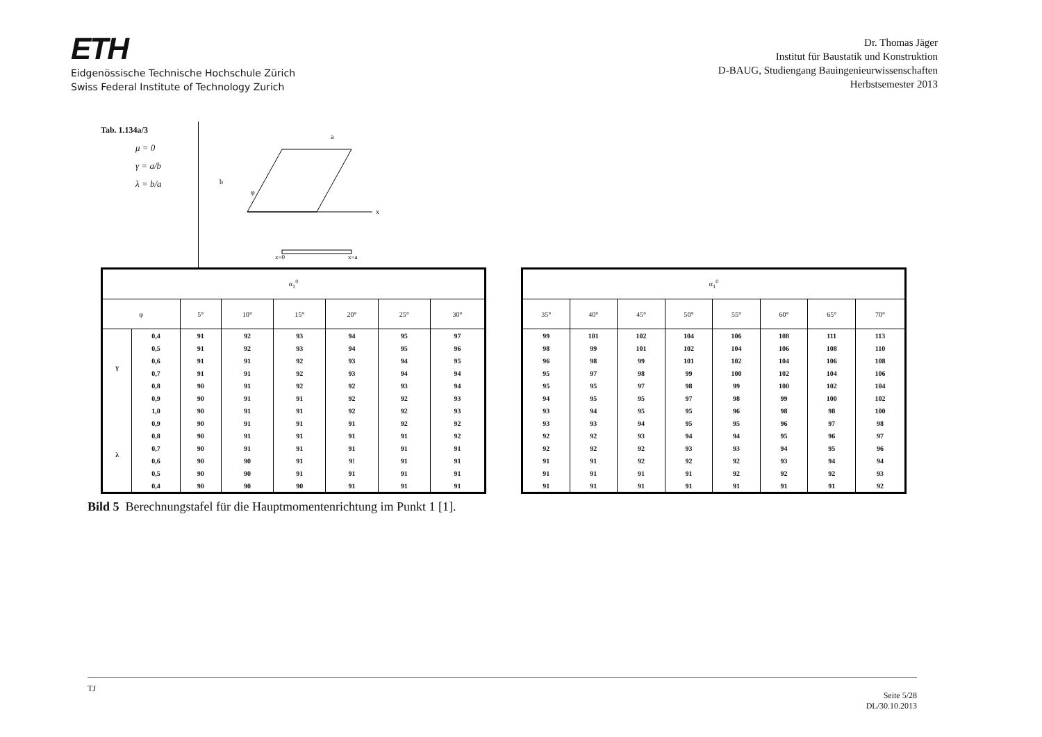ETH
Eidgenössische Technische Hochschule Zürich
Swiss Federal Institute of Technology Zurich
Dr. Thomas Jäger
Institut für Baustatik und Konstruktion
D-BAUG, Studiengang Bauingenieurwissenschaften
Herbstsemester 2013
Tab. 1.134a/3
μ = 0
γ = a/b
λ = b/a
x
a
b
φ
x=0
x=a
| α<sub>1</sub><sup>0</sup> | | | | | | | |
| --- | --- | --- | --- | --- | --- | --- | --- |
| φ | | 5° | 10° | 15° | 20° | 25° | 30° |
| γ | 0,4 | 91 | 92 | 93 | 94 | 95 | 97 |
| | 0,5 | 91 | 92 | 93 | 94 | 95 | 96 |
| | 0,6 | 91 | 91 | 92 | 93 | 94 | 95 |
| | 0,7 | 91 | 91 | 92 | 93 | 94 | 94 |
| | 0,8 | 90 | 91 | 92 | 92 | 93 | 94 |
| | 0,9 | 90 | 91 | 91 | 92 | 92 | 93 |
| | 1,0 | 90 | 91 | 91 | 92 | 92 | 93 |
| λ | 0,9 | 90 | 91 | 91 | 91 | 92 | 92 |
| | 0,8 | 90 | 91 | 91 | 91 | 91 | 92 |
| | 0,7 | 90 | 91 | 91 | 91 | 91 | 91 |
| | 0,6 | 90 | 90 | 91 | 9! | 91 | 91 |
| | 0,5 | 90 | 90 | 91 | 91 | 91 | 91 |
| | 0,4 | 90 | 90 | 90 | 91 | 91 | 91 |
| α<sub>1</sub><sup>0</sup> | | | | | | | |
| --- | --- | --- | --- | --- | --- | --- | --- |
| 35° | 40° | 45° | 50° | 55° | 60° | 65° | 70° |
| 99 | 101 | 102 | 104 | 106 | 108 | 111 | 113 |
| 98 | 99 | 101 | 102 | 104 | 106 | 108 | 110 |
| 96 | 98 | 99 | 101 | 102 | 104 | 106 | 108 |
| 95 | 97 | 98 | 99 | 100 | 102 | 104 | 106 |
| 95 | 95 | 97 | 98 | 99 | 100 | 102 | 104 |
| 94 | 95 | 95 | 97 | 98 | 99 | 100 | 102 |
| 93 | 94 | 95 | 95 | 96 | 98 | 98 | 100 |
| 93 | 93 | 94 | 95 | 95 | 96 | 97 | 98 |
| 92 | 92 | 93 | 94 | 94 | 95 | 96 | 97 |
| 92 | 92 | 92 | 93 | 93 | 94 | 95 | 96 |
| 91 | 91 | 92 | 92 | 92 | 93 | 94 | 94 |
| 91 | 91 | 91 | 91 | 92 | 92 | 92 | 93 |
| 91 | 91 | 91 | 91 | 91 | 91 | 91 | 92 |
Bild 5 Berechnungstafel für die Hauptmomentenrichtung im Punkt 1 [1].
TJ Seite 5/28
DL/30.10.2013